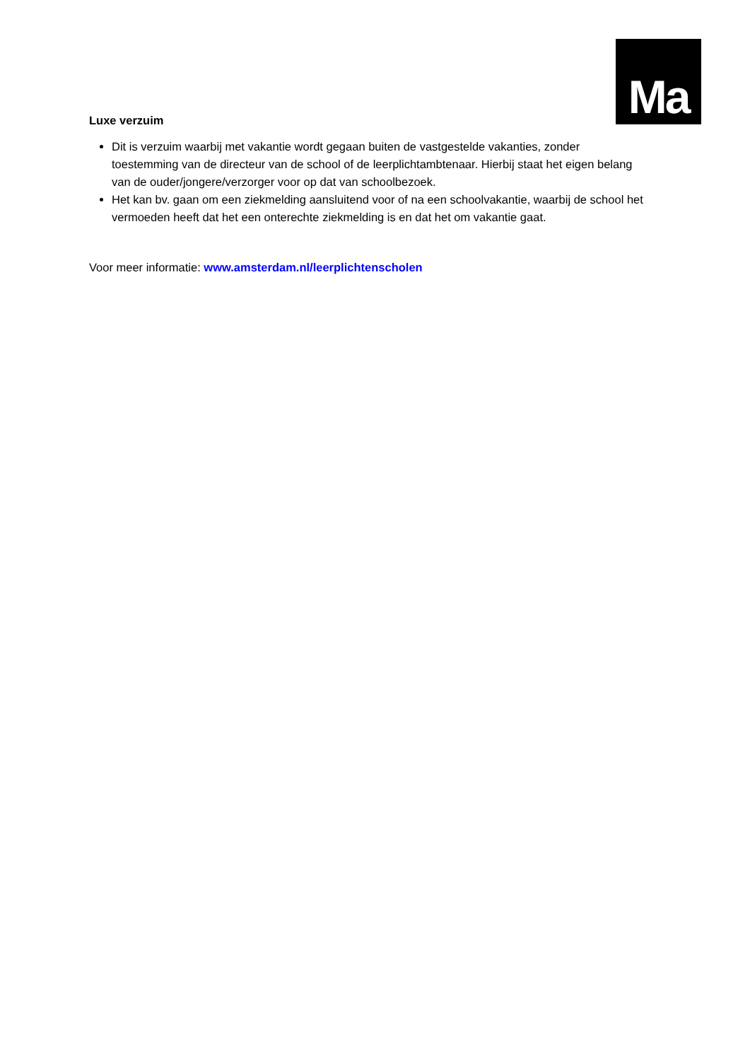Ma
Luxe verzuim
Dit is verzuim waarbij met vakantie wordt gegaan buiten de vastgestelde vakanties, zonder toestemming van de directeur van de school of de leerplichtambtenaar. Hierbij staat het eigen belang van de ouder/jongere/verzorger voor op dat van schoolbezoek.
Het kan bv. gaan om een ziekmelding aansluitend voor of na een schoolvakantie, waarbij de school het vermoeden heeft dat het een onterechte ziekmelding is en dat het om vakantie gaat.
Voor meer informatie: www.amsterdam.nl/leerplichtenscholen